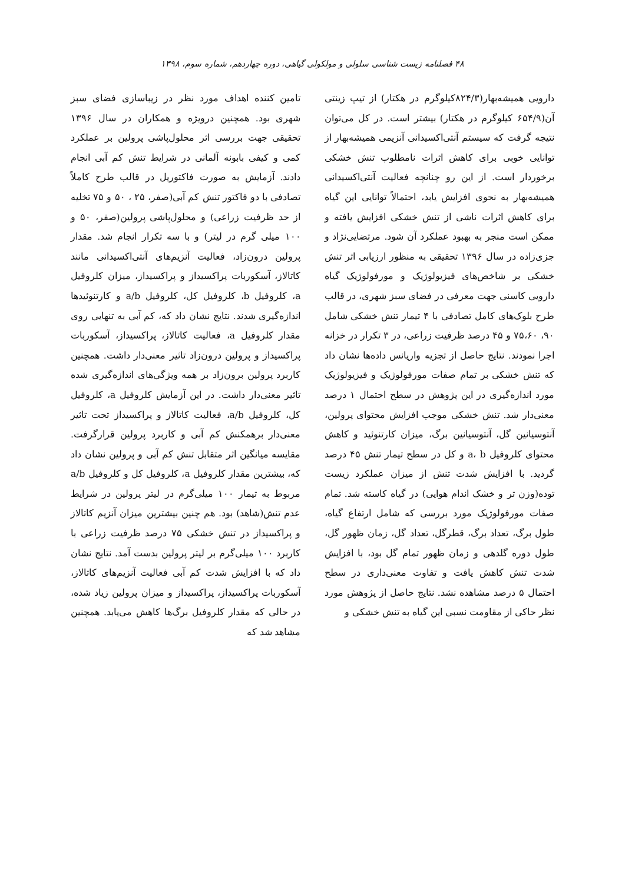۴۸ فصلنامه زیست شناسی سلولی و مولکولی گیاهی، دوره چهاردهم، شماره سوم، ۱۳۹۸
دارویی همیشه‌بهار(۸۲۴/۳کیلوگرم در هکتار) از تیپ زینتی آن(۶۵۴/۹ کیلوگرم در هکتار) بیشتر است. در کل می‌توان نتیجه گرفت که سیستم آنتی‌اکسیدانی آنزیمی همیشه‌بهار از توانایی خوبی برای کاهش اثرات نامطلوب تنش خشکی برخوردار است. از این رو چنانچه فعالیت آنتی‌اکسیدانی همیشه‌بهار به نحوی افزایش یابد، احتمالاً توانایی این گیاه برای کاهش اثرات ناشی از تنش خشکی افزایش یافته و ممکن است منجر به بهبود عملکرد آن شود. مرتضایی‌نژاد و جزی‌زاده در سال ۱۳۹۶ تحقیقی به منظور ارزیابی اثر تنش خشکی بر شاخص‌های فیزیولوژیک و مورفولوژیک گیاه دارویی کاسنی جهت معرفی در فضای سبز شهری، در قالب طرح بلوک‌های کامل تصادفی با ۴ تیمار تنش خشکی شامل ۹۰، ۷۵،۶۰ و ۴۵ درصد ظرفیت زراعی، در ۳ تکرار در خزانه اجرا نمودند. نتایج حاصل از تجزیه واریانس داده‌ها نشان داد که تنش خشکی بر تمام صفات مورفولوژیک و فیزیولوژیک مورد اندازه‌گیری در این پژوهش در سطح احتمال ۱ درصد معنی‌دار شد. تنش خشکی موجب افزایش محتوای پرولین، آنتوسیانین گل، آنتوسیانین برگ، میزان کارتنوئید و کاهش محتوای کلروفیل a، b و کل در سطح تیمار تنش ۴۵ درصد گردید. با افزایش شدت تنش از میزان عملکرد زیست توده(وزن تر و خشک اندام هوایی) در گیاه کاسته شد. تمام صفات مورفولوژیک مورد بررسی که شامل ارتفاع گیاه، طول برگ، تعداد برگ، قطرگل، تعداد گل، زمان ظهور گل، طول دوره گلدهی و زمان ظهور تمام گل بود، با افزایش شدت تنش کاهش یافت و تفاوت معنی‌داری در سطح احتمال ۵ درصد مشاهده نشد. نتایج حاصل از پژوهش مورد نظر حاکی از مقاومت نسبی این گیاه به تنش خشکی و
تامین کننده اهداف مورد نظر در زیباسازی فضای سبز شهری بود. همچنین درویژه و همکاران در سال ۱۳۹۶ تحقیقی جهت بررسی اثر محلول‌پاشی پرولین بر عملکرد کمی و کیفی بابونه آلمانی در شرایط تنش کم آبی انجام دادند. آزمایش به صورت فاکتوریل در قالب طرح کاملاً تصادفی با دو فاکتور تنش کم آبی(صفر، ۲۵ ، ۵۰ و ۷۵ تخلیه از حد ظرفیت زراعی) و محلول‌پاشی پرولین(صفر، ۵۰ و ۱۰۰ میلی گرم در لیتر) و با سه تکرار انجام شد. مقدار پرولین درون‌زاد، فعالیت آنزیم‌های آنتی‌اکسیدانی مانند کاتالاز، آسکوربات پراکسیداز و پراکسیداز، میزان کلروفیل a، کلروفیل b، کلروفیل کل، کلروفیل a/b و کارتنوئیدها اندازه‌گیری شدند. نتایج نشان داد که، کم آبی به تنهایی روی مقدار کلروفیل a، فعالیت کاتالاز، پراکسیداز، آسکوربات پراکسیداز و پرولین درون‌زاد تاثیر معنی‌دار داشت. همچنین کاربرد پرولین برون‌زاد بر همه ویژگی‌های اندازه‌گیری شده تاثیر معنی‌دار داشت. در این آزمایش کلروفیل a، کلروفیل کل، کلروفیل a/b، فعالیت کاتالاز و پراکسیداز تحت تاثیر معنی‌دار برهمکنش کم آبی و کاربرد پرولین قرارگرفت. مقایسه میانگین اثر متقابل تنش کم آبی و پرولین نشان داد که، بیشترین مقدار کلروفیل a، کلروفیل کل و کلروفیل a/b مربوط به تیمار ۱۰۰ میلی‌گرم در لیتر پرولین در شرایط عدم تنش(شاهد) بود. هم چنین بیشترین میزان آنزیم کاتالاز و پراکسیداز در تنش خشکی ۷۵ درصد ظرفیت زراعی با کاربرد ۱۰۰ میلی‌گرم بر لیتر پرولین بدست آمد. نتایج نشان داد که با افزایش شدت کم آبی فعالیت آنزیم‌های کاتالاز، آسکوربات پراکسیداز، پراکسیداز و میزان پرولین زیاد شده، در حالی که مقدار کلروفیل برگ‌ها کاهش می‌یابد. همچنین مشاهد شد که